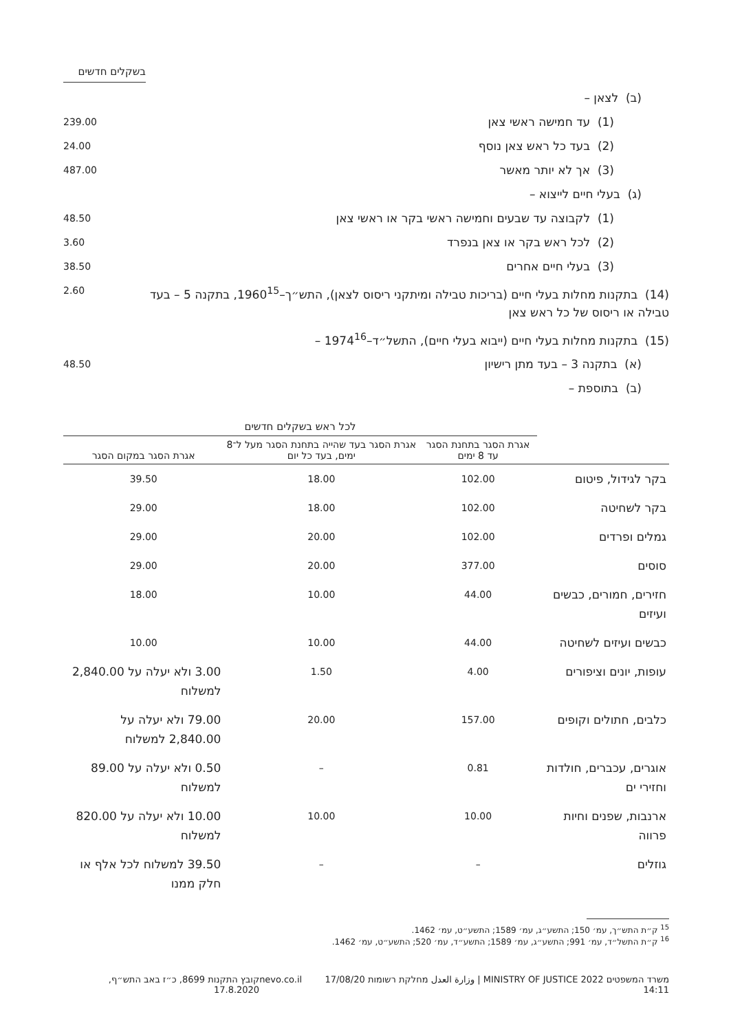בשקלים חדשים
(ב) לצאן –
(1) עד חמישה ראשי צאן 239.00
(2) בעד כל ראש צאן נוסף 24.00
(3) אך לא יותר מאשר 487.00
(ג) בעלי חיים לייצוא –
(1) לקבוצה עד שבעים וחמישה ראשי בקר או ראשי צאן 48.50
(2) לכל ראש בקר או צאן בנפרד 3.60
(3) בעלי חיים אחרים 38.50
(14) בתקנות מחלות בעלי חיים (בריכות טבילה ומיתקני ריסוס לצאן), התש״ך–1960<sup>15</sup>, בתקנה 5 – בעד טבילה או ריסוס של כל ראש צאן 2.60
(15) בתקנות מחלות בעלי חיים (ייבוא בעלי חיים), התשל״ד–1974<sup>16</sup> –
(א) בתקנה 3 – בעד מתן רישיון 48.50
(ב) בתוספת –
| | לכל ראש בשקלים חדשים | | |
| --- | --- | --- | --- |
| | אגרת הסגר בתחנת הסגר עד 8 ימים | אגרת הסגר בעד שהייה בתחנת הסגר מעל ל־8 ימים, בעד כל יום | אגרת הסגר במקום הסגר |
| בקר לגידול, פיטום | 102.00 | 18.00 | 39.50 |
| בקר לשחיטה | 102.00 | 18.00 | 29.00 |
| גמלים ופרדים | 102.00 | 20.00 | 29.00 |
| סוסים | 377.00 | 20.00 | 29.00 |
| חזירים, חמורים, כבשים ועיזים | 44.00 | 10.00 | 18.00 |
| כבשים ועיזים לשחיטה | 44.00 | 10.00 | 10.00 |
| עופות, יונים וציפורים | 4.00 | 1.50 | 3.00 ולא יעלה על 2,840.00 למשלוח |
| כלבים, חתולים וקופים | 157.00 | 20.00 | 79.00 ולא יעלה על 2,840.00 למשלוח |
| אוגרים, עכברים, חולדות וחזירי ים | 0.81 | – | 0.50 ולא יעלה על 89.00 למשלוח |
| ארנבות, שפנים וחיות פרווה | 10.00 | 10.00 | 10.00 ולא יעלה על 820.00 למשלוח |
| גוזלים | – | – | 39.50 למשלוח לכל אלף או חלק ממנו |
<sup>15</sup> ק״ת התש״ך, עמ׳ 150; התשע״ג, עמ׳ 1589; התשע״ט, עמ׳ 1462.
<sup>16</sup> ק״ת התשל״ד, עמ׳ 991; התשע״ג, עמ׳ 1589; התשע״ד, עמ׳ 520; התשע״ט, עמ׳ 1462.
משרד המשפטים 2022 MINISTRY OF JUSTICE | وزارة العدل מחלקת רשומות 17/08/20 14:11 nevo.co.il קובץ התקנות 8699, כ״ז באב התש״ף, 17.8.2020